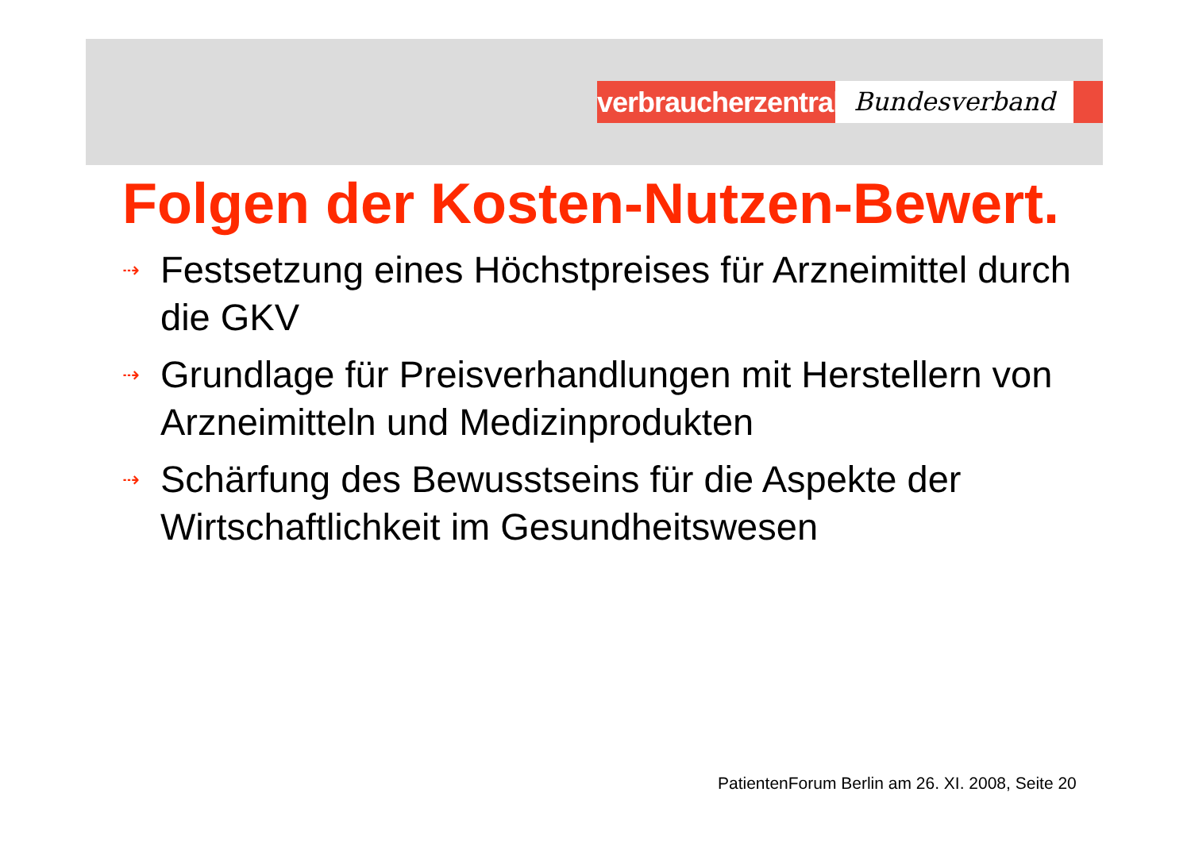verbraucherzentrale
Bundesverband
Folgen der Kosten-Nutzen-Bewert.
⇢ Festsetzung eines Höchstpreises für Arzneimittel durch die GKV
⇢ Grundlage für Preisverhandlungen mit Herstellern von Arzneimitteln und Medizinprodukten
⇢ Schärfung des Bewusstseins für die Aspekte der Wirtschaftlichkeit im Gesundheitswesen
PatientenForum Berlin am 26. XI. 2008, Seite 20